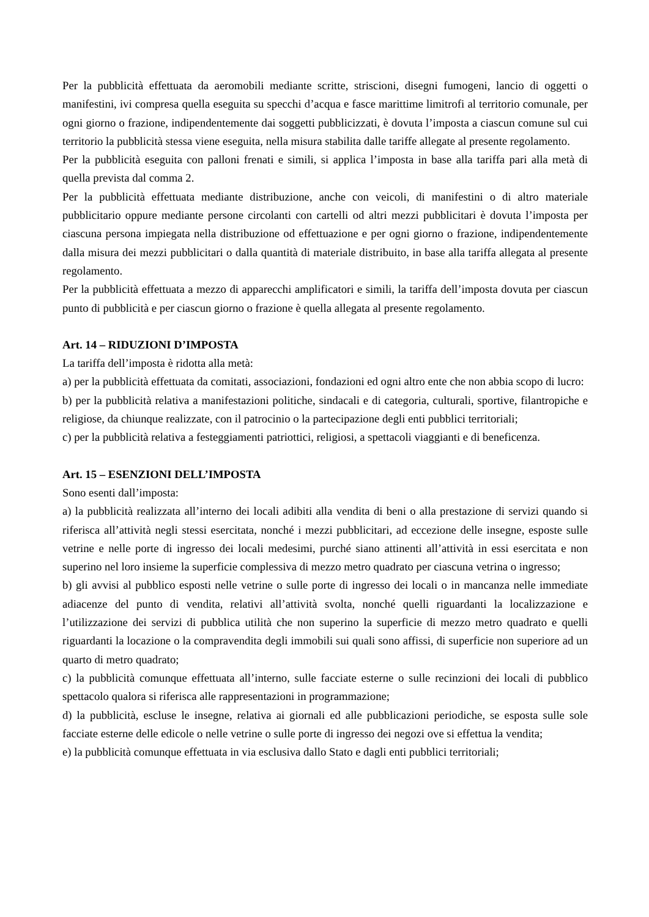Per la pubblicità effettuata da aeromobili mediante scritte, striscioni, disegni fumogeni, lancio di oggetti o manifestini, ivi compresa quella eseguita su specchi d’acqua e fasce marittime limitrofi al territorio comunale, per ogni giorno o frazione, indipendentemente dai soggetti pubblicizzati, è dovuta l’imposta a ciascun comune sul cui territorio la pubblicità stessa viene eseguita, nella misura stabilita dalle tariffe allegate al presente regolamento.
Per la pubblicità eseguita con palloni frenati e simili, si applica l’imposta in base alla tariffa pari alla metà di quella prevista dal comma 2.
Per la pubblicità effettuata mediante distribuzione, anche con veicoli, di manifestini o di altro materiale pubblicitario oppure mediante persone circolanti con cartelli od altri mezzi pubblicitari è dovuta l’imposta per ciascuna persona impiegata nella distribuzione od effettuazione e per ogni giorno o frazione, indipendentemente dalla misura dei mezzi pubblicitari o dalla quantità di materiale distribuito, in base alla tariffa allegata al presente regolamento.
Per la pubblicità effettuata a mezzo di apparecchi amplificatori e simili, la tariffa dell’imposta dovuta per ciascun punto di pubblicità e per ciascun giorno o frazione è quella allegata al presente regolamento.
Art. 14 – RIDUZIONI D’IMPOSTA
La tariffa dell’imposta è ridotta alla metà:
a) per la pubblicità effettuata da comitati, associazioni, fondazioni ed ogni altro ente che non abbia scopo di lucro:
b) per la pubblicità relativa a manifestazioni politiche, sindacali e di categoria, culturali, sportive, filantropiche e religiose, da chiunque realizzate, con il patrocinio o la partecipazione degli enti pubblici territoriali;
c) per la pubblicità relativa a festeggiamenti patriottici, religiosi, a spettacoli viaggianti e di beneficenza.
Art. 15 – ESENZIONI DELL’IMPOSTA
Sono esenti dall’imposta:
a) la pubblicità realizzata all’interno dei locali adibiti alla vendita di beni o alla prestazione di servizi quando si riferisca all’attività negli stessi esercitata, nonché i mezzi pubblicitari, ad eccezione delle insegne, esposte sulle vetrine e nelle porte di ingresso dei locali medesimi, purché siano attinenti all’attività in essi esercitata e non superino nel loro insieme la superficie complessiva di mezzo metro quadrato per ciascuna vetrina o ingresso;
b) gli avvisi al pubblico esposti nelle vetrine o sulle porte di ingresso dei locali o in mancanza nelle immediate adiacenze del punto di vendita, relativi all’attività svolta, nonché quelli riguardanti la localizzazione e l’utilizzazione dei servizi di pubblica utilità che non superino la superficie di mezzo metro quadrato e quelli riguardanti la locazione o la compravendita degli immobili sui quali sono affissi, di superficie non superiore ad un quarto di metro quadrato;
c) la pubblicità comunque effettuata all’interno, sulle facciate esterne o sulle recinzioni dei locali di pubblico spettacolo qualora si riferisca alle rappresentazioni in programmazione;
d) la pubblicità, escluse le insegne, relativa ai giornali ed alle pubblicazioni periodiche, se esposta sulle sole facciate esterne delle edicole o nelle vetrine o sulle porte di ingresso dei negozi ove si effettua la vendita;
e) la pubblicità comunque effettuata in via esclusiva dallo Stato e dagli enti pubblici territoriali;